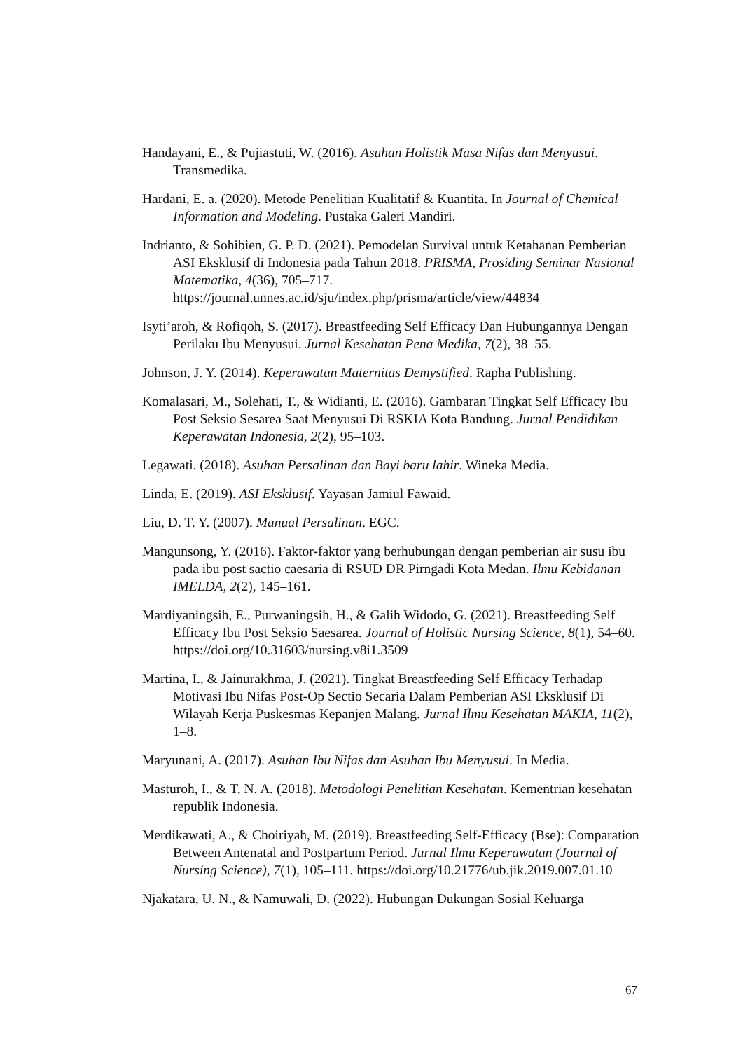Handayani, E., & Pujiastuti, W. (2016). Asuhan Holistik Masa Nifas dan Menyusui. Transmedika.
Hardani, E. a. (2020). Metode Penelitian Kualitatif & Kuantita. In Journal of Chemical Information and Modeling. Pustaka Galeri Mandiri.
Indrianto, & Sohibien, G. P. D. (2021). Pemodelan Survival untuk Ketahanan Pemberian ASI Eksklusif di Indonesia pada Tahun 2018. PRISMA, Prosiding Seminar Nasional Matematika, 4(36), 705–717. https://journal.unnes.ac.id/sju/index.php/prisma/article/view/44834
Isyti’aroh, & Rofiqoh, S. (2017). Breastfeeding Self Efficacy Dan Hubungannya Dengan Perilaku Ibu Menyusui. Jurnal Kesehatan Pena Medika, 7(2), 38–55.
Johnson, J. Y. (2014). Keperawatan Maternitas Demystified. Rapha Publishing.
Komalasari, M., Solehati, T., & Widianti, E. (2016). Gambaran Tingkat Self Efficacy Ibu Post Seksio Sesarea Saat Menyusui Di RSKIA Kota Bandung. Jurnal Pendidikan Keperawatan Indonesia, 2(2), 95–103.
Legawati. (2018). Asuhan Persalinan dan Bayi baru lahir. Wineka Media.
Linda, E. (2019). ASI Eksklusif. Yayasan Jamiul Fawaid.
Liu, D. T. Y. (2007). Manual Persalinan. EGC.
Mangunsong, Y. (2016). Faktor-faktor yang berhubungan dengan pemberian air susu ibu pada ibu post sactio caesaria di RSUD DR Pirngadi Kota Medan. Ilmu Kebidanan IMELDA, 2(2), 145–161.
Mardiyaningsih, E., Purwaningsih, H., & Galih Widodo, G. (2021). Breastfeeding Self Efficacy Ibu Post Seksio Saesarea. Journal of Holistic Nursing Science, 8(1), 54–60. https://doi.org/10.31603/nursing.v8i1.3509
Martina, I., & Jainurakhma, J. (2021). Tingkat Breastfeeding Self Efficacy Terhadap Motivasi Ibu Nifas Post-Op Sectio Secaria Dalam Pemberian ASI Eksklusif Di Wilayah Kerja Puskesmas Kepanjen Malang. Jurnal Ilmu Kesehatan MAKIA, 11(2), 1–8.
Maryunani, A. (2017). Asuhan Ibu Nifas dan Asuhan Ibu Menyusui. In Media.
Masturoh, I., & T, N. A. (2018). Metodologi Penelitian Kesehatan. Kementrian kesehatan republik Indonesia.
Merdikawati, A., & Choiriyah, M. (2019). Breastfeeding Self-Efficacy (Bse): Comparation Between Antenatal and Postpartum Period. Jurnal Ilmu Keperawatan (Journal of Nursing Science), 7(1), 105–111. https://doi.org/10.21776/ub.jik.2019.007.01.10
Njakatara, U. N., & Namuwali, D. (2022). Hubungan Dukungan Sosial Keluarga
67